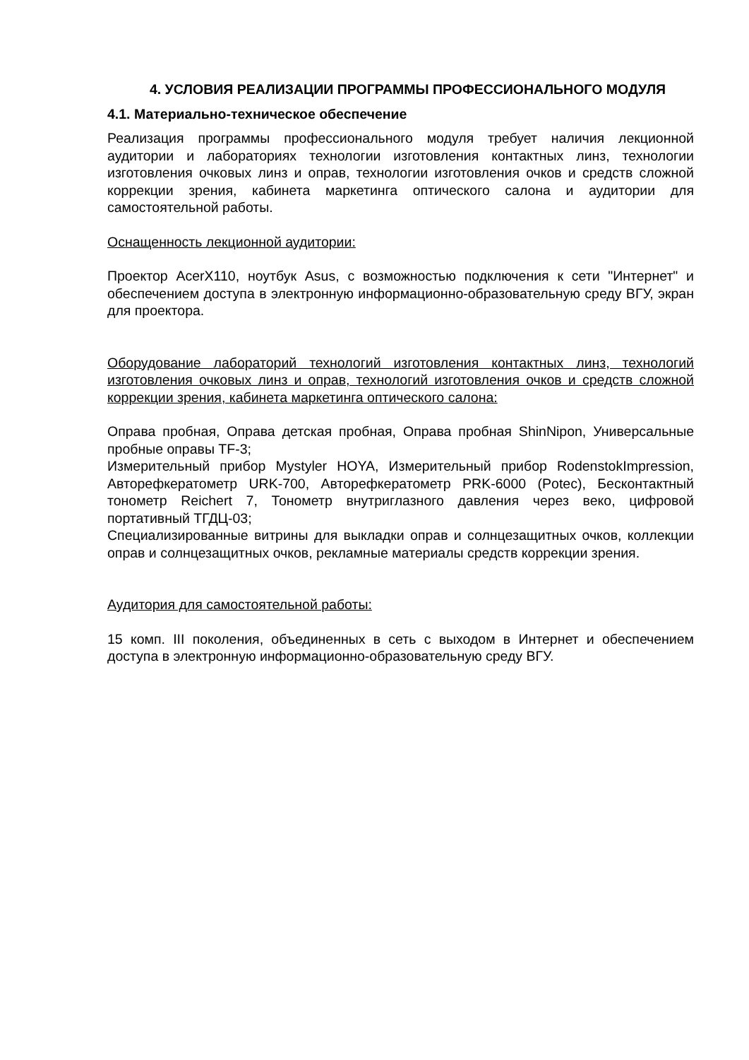4. УСЛОВИЯ РЕАЛИЗАЦИИ ПРОГРАММЫ ПРОФЕССИОНАЛЬНОГО МОДУЛЯ
4.1. Материально-техническое обеспечение
Реализация программы профессионального модуля требует наличия лекционной аудитории и лабораториях технологии изготовления контактных линз, технологии изготовления очковых линз и оправ, технологии изготовления очков и средств сложной коррекции зрения, кабинета маркетинга оптического салона и аудитории для самостоятельной работы.
Оснащенность лекционной аудитории:
Проектор AcerX110, ноутбук Asus, с возможностью подключения к сети "Интернет" и обеспечением доступа в электронную информационно-образовательную среду ВГУ, экран для проектора.
Оборудование лабораторий технологий изготовления контактных линз, технологий изготовления очковых линз и оправ, технологий изготовления очков и средств сложной коррекции зрения, кабинета маркетинга оптического салона:
Оправа пробная, Оправа детская пробная, Оправа пробная ShinNipon, Универсальные пробные оправы TF-3;
Измерительный прибор Mystyler HOYA, Измерительный прибор RodenstokImpression, Авторефкератометр URK-700, Авторефкератометр PRK-6000 (Potec), Бесконтактный тонометр Reichert 7, Тонометр внутриглазного давления через веко, цифровой портативный ТГДЦ-03;
Специализированные витрины для выкладки оправ и солнцезащитных очков, коллекции оправ и солнцезащитных очков, рекламные материалы средств коррекции зрения.
Аудитория для самостоятельной работы:
15 комп. III поколения, объединенных в сеть с выходом в Интернет и обеспечением доступа в электронную информационно-образовательную среду ВГУ.